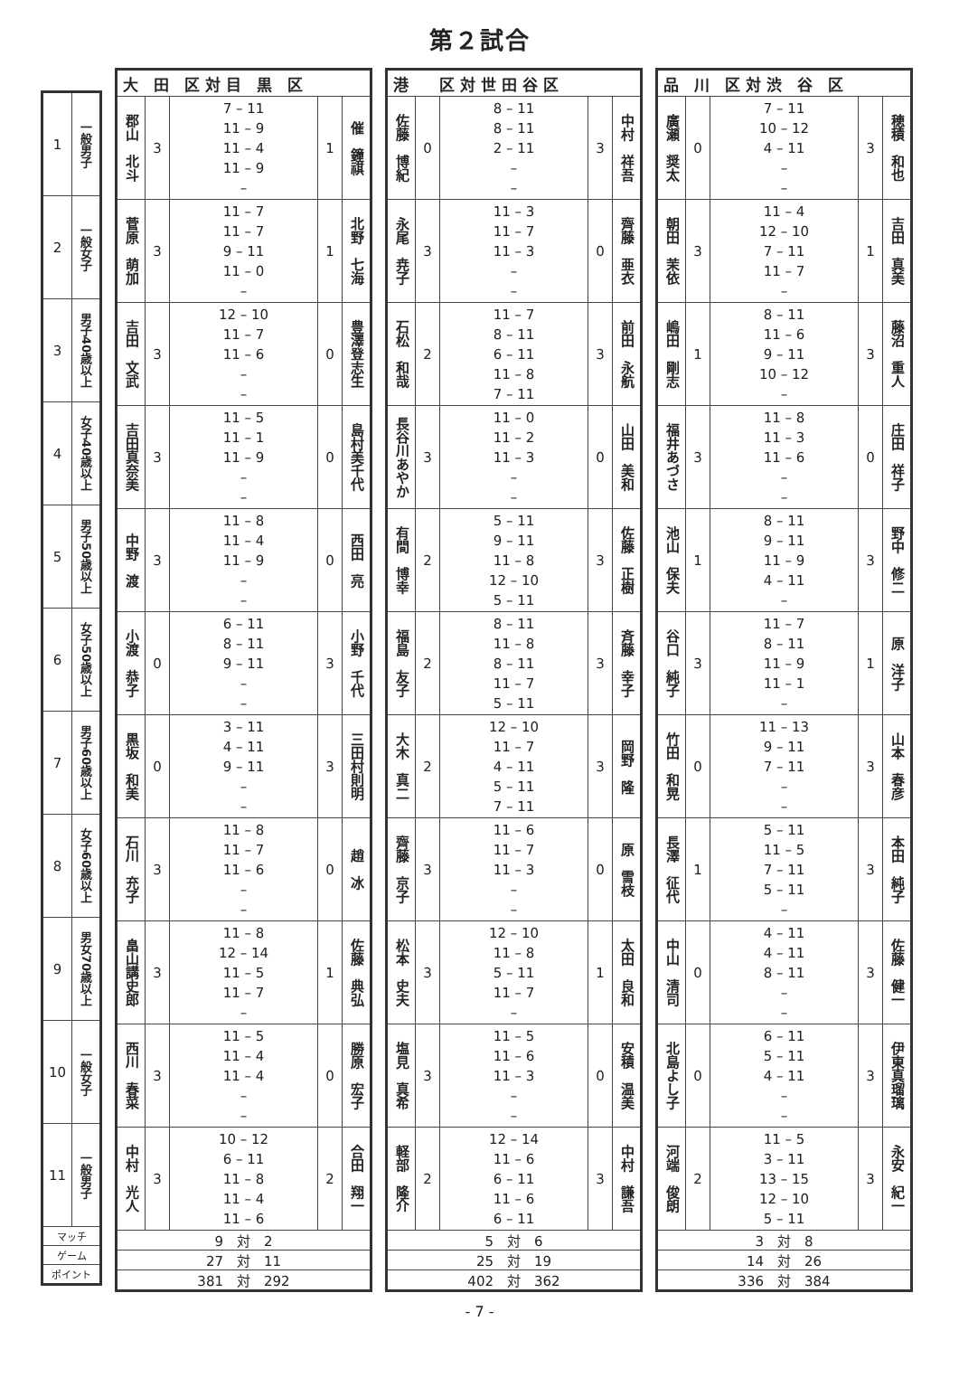第２試合
| 1 | 一般男子 |
| 2 | 一般女子 |
| 3 | 男子40歳以上 |
| 4 | 女子40歳以上 |
| 5 | 男子50歳以上 |
| 6 | 女子50歳以上 |
| 7 | 男子60歳以上 |
| 8 | 女子60歳以上 |
| 9 | 男女70歳以上 |
| 10 | 一般女子 |
| 11 | 一般男子 |
| マッチ | |
| ゲーム | |
| ポイント | |
| 大 田 区 対 目 黒 区 | | | | |
| --- | --- | --- | --- | --- |
| 郡山 北斗 | 3 | 7 – 11 11 – 9 11 – 4 11 – 9 – | 1 | 催 鐘祺 |
| 菅原 萌加 | 3 | 11 – 7 11 – 7 9 – 11 11 – 0 – | 1 | 北野 七海 |
| 吉田 文武 | 3 | 12 – 10 11 – 7 11 – 6 – – | 0 | 豊澤登志生 |
| 吉田真奈美 | 3 | 11 – 5 11 – 1 11 – 9 – – | 0 | 島村美千代 |
| 中野 渡 | 3 | 11 – 8 11 – 4 11 – 9 – – | 0 | 西田 亮 |
| 小渡 恭子 | 0 | 6 – 11 8 – 11 9 – 11 – – | 3 | 小野 千代 |
| 黒坂 和美 | 0 | 3 – 11 4 – 11 9 – 11 – – | 3 | 三田村則明 |
| 石川 充子 | 3 | 11 – 8 11 – 7 11 – 6 – – | 0 | 趙 冰 |
| 畠山講史郎 | 3 | 11 – 8 12 – 14 11 – 5 11 – 7 – | 1 | 佐藤 典弘 |
| 西川 春菜 | 3 | 11 – 5 11 – 4 11 – 4 – – | 0 | 勝原 宏子 |
| 中村 光人 | 3 | 10 – 12 6 – 11 11 – 8 11 – 4 11 – 6 | 2 | 合田 翔一 |
| 9 対 2 | | | | |
| 27 対 11 | | | | |
| 381 対 292 | | | | |
| 港 区 対 世 田 谷 区 | | | | |
| --- | --- | --- | --- | --- |
| 佐藤 博紀 | 0 | 8 – 11 8 – 11 2 – 11 – – | 3 | 中村 祥吾 |
| 永尾 尭子 | 3 | 11 – 3 11 – 7 11 – 3 – – | 0 | 齊藤 亜衣 |
| 石松 和哉 | 2 | 11 – 7 8 – 11 6 – 11 11 – 8 7 – 11 | 3 | 前田 永航 |
| 長谷川あやか | 3 | 11 – 0 11 – 2 11 – 3 – – | 0 | 山田 美和 |
| 有間 博幸 | 2 | 5 – 11 9 – 11 11 – 8 12 – 10 5 – 11 | 3 | 佐藤 正樹 |
| 福島 友子 | 2 | 8 – 11 11 – 8 8 – 11 11 – 7 5 – 11 | 3 | 斉藤 幸子 |
| 大木 真二 | 2 | 12 – 10 11 – 7 4 – 11 5 – 11 7 – 11 | 3 | 岡野 隆 |
| 齊藤 京子 | 3 | 11 – 6 11 – 7 11 – 3 – – | 0 | 原 雪枝 |
| 松本 史夫 | 3 | 12 – 10 11 – 8 5 – 11 11 – 7 – | 1 | 太田 良和 |
| 塩見 真希 | 3 | 11 – 5 11 – 6 11 – 3 – – | 0 | 安積 温美 |
| 軽部 隆介 | 2 | 12 – 14 11 – 6 6 – 11 11 – 6 6 – 11 | 3 | 中村 謙吾 |
| 5 対 6 | | | | |
| 25 対 19 | | | | |
| 402 対 362 | | | | |
| 品 川 区 対 渋 谷 区 | | | | |
| --- | --- | --- | --- | --- |
| 廣瀬 奨太 | 0 | 7 – 11 10 – 12 4 – 11 – – | 3 | 穂積 和也 |
| 朝田 茉依 | 3 | 11 – 4 12 – 10 7 – 11 11 – 7 – | 1 | 吉田 真美 |
| 嶋田 剛志 | 1 | 8 – 11 11 – 6 9 – 11 10 – 12 – | 3 | 藤沼 重人 |
| 福井あづさ | 3 | 11 – 8 11 – 3 11 – 6 – – | 0 | 庄田 祥子 |
| 池山 保夫 | 1 | 8 – 11 9 – 11 11 – 9 4 – 11 – | 3 | 野中 修二 |
| 谷口 純子 | 3 | 11 – 7 8 – 11 11 – 9 11 – 1 – | 1 | 原 洋子 |
| 竹田 和晃 | 0 | 11 – 13 9 – 11 7 – 11 – – | 3 | 山本 春彦 |
| 長澤 征代 | 1 | 5 – 11 11 – 5 7 – 11 5 – 11 – | 3 | 本田 純子 |
| 中山 清司 | 0 | 4 – 11 4 – 11 8 – 11 – – | 3 | 佐藤 健一 |
| 北島よし子 | 0 | 6 – 11 5 – 11 4 – 11 – – | 3 | 伊東真瑠璃 |
| 河端 俊朗 | 2 | 11 – 5 3 – 11 13 – 15 12 – 10 5 – 11 | 3 | 永安 紀一 |
| 3 対 8 | | | | |
| 14 対 26 | | | | |
| 336 対 384 | | | | |
- 7 -